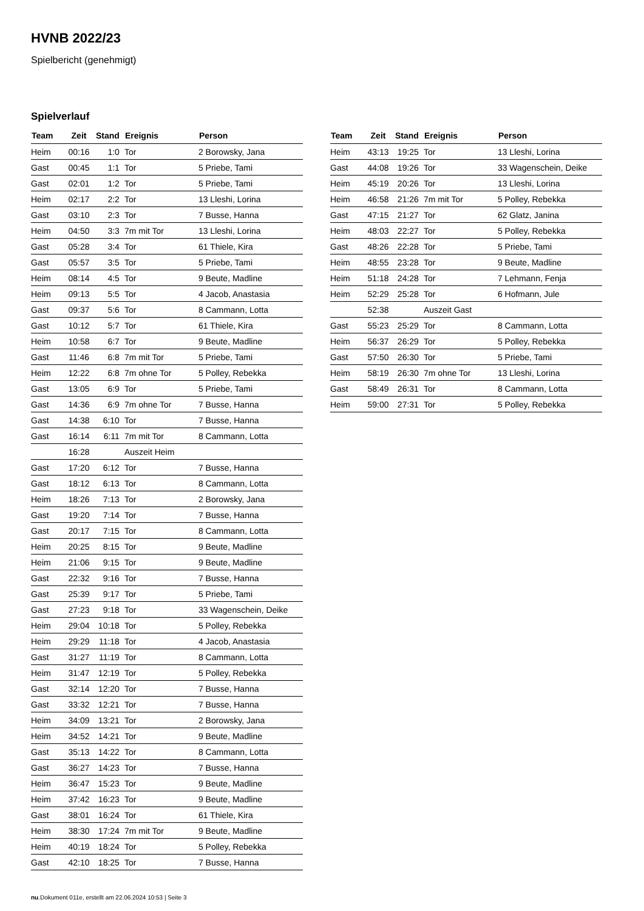HVNB 2022/23
Spielbericht (genehmigt)
Spielverlauf
| Team | Zeit | Stand | Ereignis | Person |
| --- | --- | --- | --- | --- |
| Heim | 00:16 | 1:0 | Tor | 2 Borowsky, Jana |
| Gast | 00:45 | 1:1 | Tor | 5 Priebe, Tami |
| Gast | 02:01 | 1:2 | Tor | 5 Priebe, Tami |
| Heim | 02:17 | 2:2 | Tor | 13 Lleshi, Lorina |
| Gast | 03:10 | 2:3 | Tor | 7 Busse, Hanna |
| Heim | 04:50 | 3:3 | 7m mit Tor | 13 Lleshi, Lorina |
| Gast | 05:28 | 3:4 | Tor | 61 Thiele, Kira |
| Gast | 05:57 | 3:5 | Tor | 5 Priebe, Tami |
| Heim | 08:14 | 4:5 | Tor | 9 Beute, Madline |
| Heim | 09:13 | 5:5 | Tor | 4 Jacob, Anastasia |
| Gast | 09:37 | 5:6 | Tor | 8 Cammann, Lotta |
| Gast | 10:12 | 5:7 | Tor | 61 Thiele, Kira |
| Heim | 10:58 | 6:7 | Tor | 9 Beute, Madline |
| Gast | 11:46 | 6:8 | 7m mit Tor | 5 Priebe, Tami |
| Heim | 12:22 | 6:8 | 7m ohne Tor | 5 Polley, Rebekka |
| Gast | 13:05 | 6:9 | Tor | 5 Priebe, Tami |
| Gast | 14:36 | 6:9 | 7m ohne Tor | 7 Busse, Hanna |
| Gast | 14:38 | 6:10 | Tor | 7 Busse, Hanna |
| Gast | 16:14 | 6:11 | 7m mit Tor | 8 Cammann, Lotta |
| | 16:28 | | Auszeit Heim | |
| Gast | 17:20 | 6:12 | Tor | 7 Busse, Hanna |
| Gast | 18:12 | 6:13 | Tor | 8 Cammann, Lotta |
| Heim | 18:26 | 7:13 | Tor | 2 Borowsky, Jana |
| Gast | 19:20 | 7:14 | Tor | 7 Busse, Hanna |
| Gast | 20:17 | 7:15 | Tor | 8 Cammann, Lotta |
| Heim | 20:25 | 8:15 | Tor | 9 Beute, Madline |
| Heim | 21:06 | 9:15 | Tor | 9 Beute, Madline |
| Gast | 22:32 | 9:16 | Tor | 7 Busse, Hanna |
| Gast | 25:39 | 9:17 | Tor | 5 Priebe, Tami |
| Gast | 27:23 | 9:18 | Tor | 33 Wagenschein, Deike |
| Heim | 29:04 | 10:18 | Tor | 5 Polley, Rebekka |
| Heim | 29:29 | 11:18 | Tor | 4 Jacob, Anastasia |
| Gast | 31:27 | 11:19 | Tor | 8 Cammann, Lotta |
| Heim | 31:47 | 12:19 | Tor | 5 Polley, Rebekka |
| Gast | 32:14 | 12:20 | Tor | 7 Busse, Hanna |
| Gast | 33:32 | 12:21 | Tor | 7 Busse, Hanna |
| Heim | 34:09 | 13:21 | Tor | 2 Borowsky, Jana |
| Heim | 34:52 | 14:21 | Tor | 9 Beute, Madline |
| Gast | 35:13 | 14:22 | Tor | 8 Cammann, Lotta |
| Gast | 36:27 | 14:23 | Tor | 7 Busse, Hanna |
| Heim | 36:47 | 15:23 | Tor | 9 Beute, Madline |
| Heim | 37:42 | 16:23 | Tor | 9 Beute, Madline |
| Gast | 38:01 | 16:24 | Tor | 61 Thiele, Kira |
| Heim | 38:30 | 17:24 | 7m mit Tor | 9 Beute, Madline |
| Heim | 40:19 | 18:24 | Tor | 5 Polley, Rebekka |
| Gast | 42:10 | 18:25 | Tor | 7 Busse, Hanna |
| Team | Zeit | Stand | Ereignis | Person |
| --- | --- | --- | --- | --- |
| Heim | 43:13 | 19:25 | Tor | 13 Lleshi, Lorina |
| Gast | 44:08 | 19:26 | Tor | 33 Wagenschein, Deike |
| Heim | 45:19 | 20:26 | Tor | 13 Lleshi, Lorina |
| Heim | 46:58 | 21:26 | 7m mit Tor | 5 Polley, Rebekka |
| Gast | 47:15 | 21:27 | Tor | 62 Glatz, Janina |
| Heim | 48:03 | 22:27 | Tor | 5 Polley, Rebekka |
| Gast | 48:26 | 22:28 | Tor | 5 Priebe, Tami |
| Heim | 48:55 | 23:28 | Tor | 9 Beute, Madline |
| Heim | 51:18 | 24:28 | Tor | 7 Lehmann, Fenja |
| Heim | 52:29 | 25:28 | Tor | 6 Hofmann, Jule |
| | 52:38 | | Auszeit Gast | |
| Gast | 55:23 | 25:29 | Tor | 8 Cammann, Lotta |
| Heim | 56:37 | 26:29 | Tor | 5 Polley, Rebekka |
| Gast | 57:50 | 26:30 | Tor | 5 Priebe, Tami |
| Heim | 58:19 | 26:30 | 7m ohne Tor | 13 Lleshi, Lorina |
| Gast | 58:49 | 26:31 | Tor | 8 Cammann, Lotta |
| Heim | 59:00 | 27:31 | Tor | 5 Polley, Rebekka |
nu.Dokument 011e, erstellt am 22.06.2024 10:53 | Seite 3